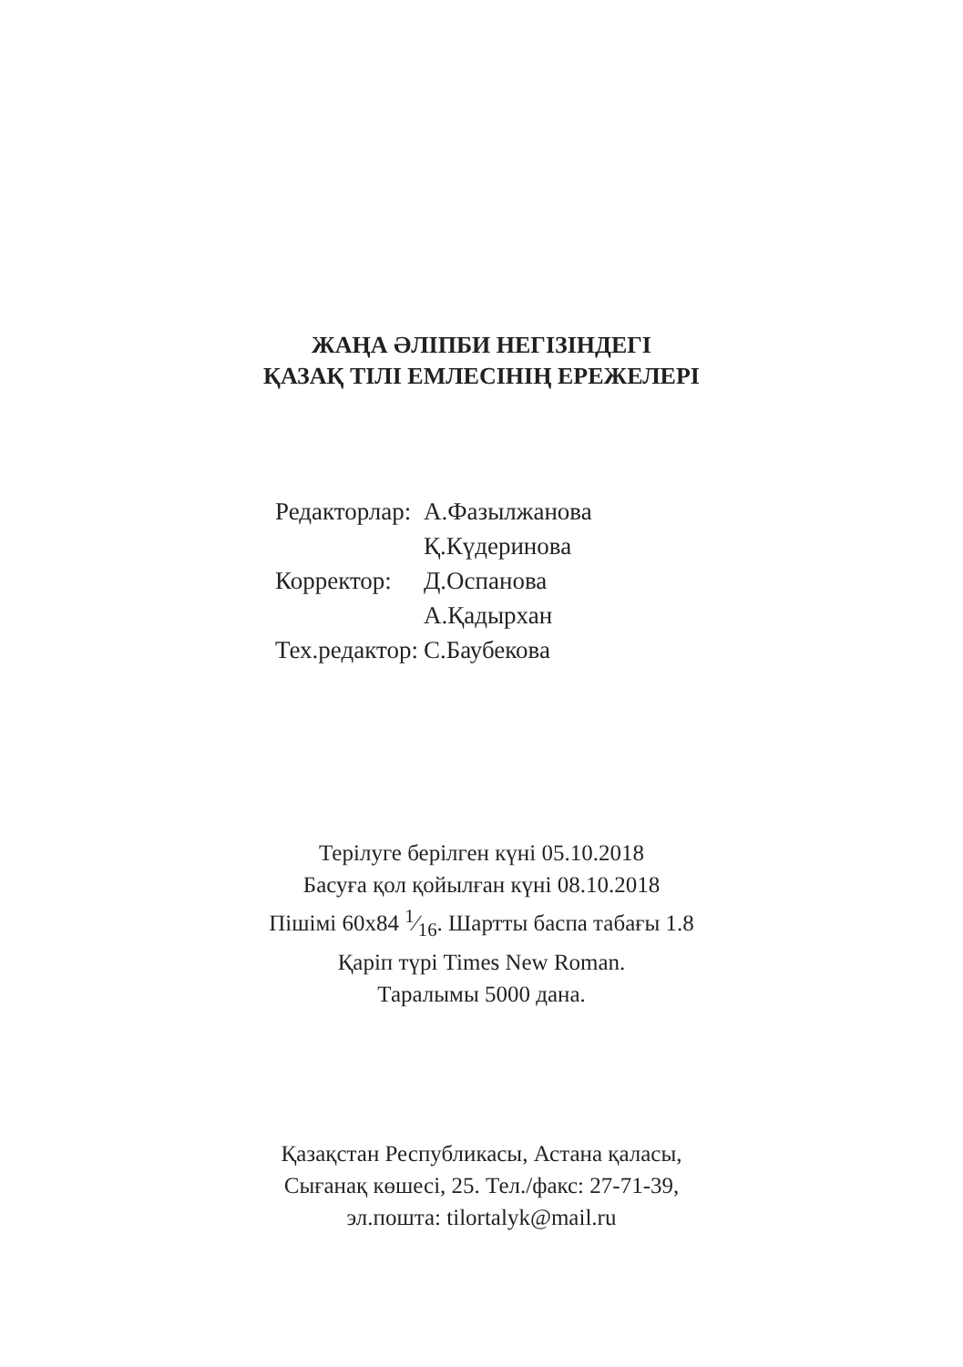ЖАҢА ӘЛІПБИ НЕГІЗІНДЕГІ
ҚАЗАҚ ТІЛІ ЕМЛЕСІНІҢ ЕРЕЖЕЛЕРІ
| Редакторлар: | А.Фазылжанова |
| | Қ.Күдеринова |
| Корректор: | Д.Оспанова |
| | А.Қадырхан |
| Тех.редактор: | С.Баубекова |
Терілуге берілген күні 05.10.2018
Басуға қол қойылған күні 08.10.2018
Пішімі 60х84 1⁄16. Шартты баспа табағы 1.8
Қаріп түрі Times New Roman.
Таралымы 5000 дана.
Қазақстан Республикасы, Астана қаласы,
Сығанақ көшесі, 25. Тел./факс: 27-71-39,
эл.пошта: tilortalyk@mail.ru